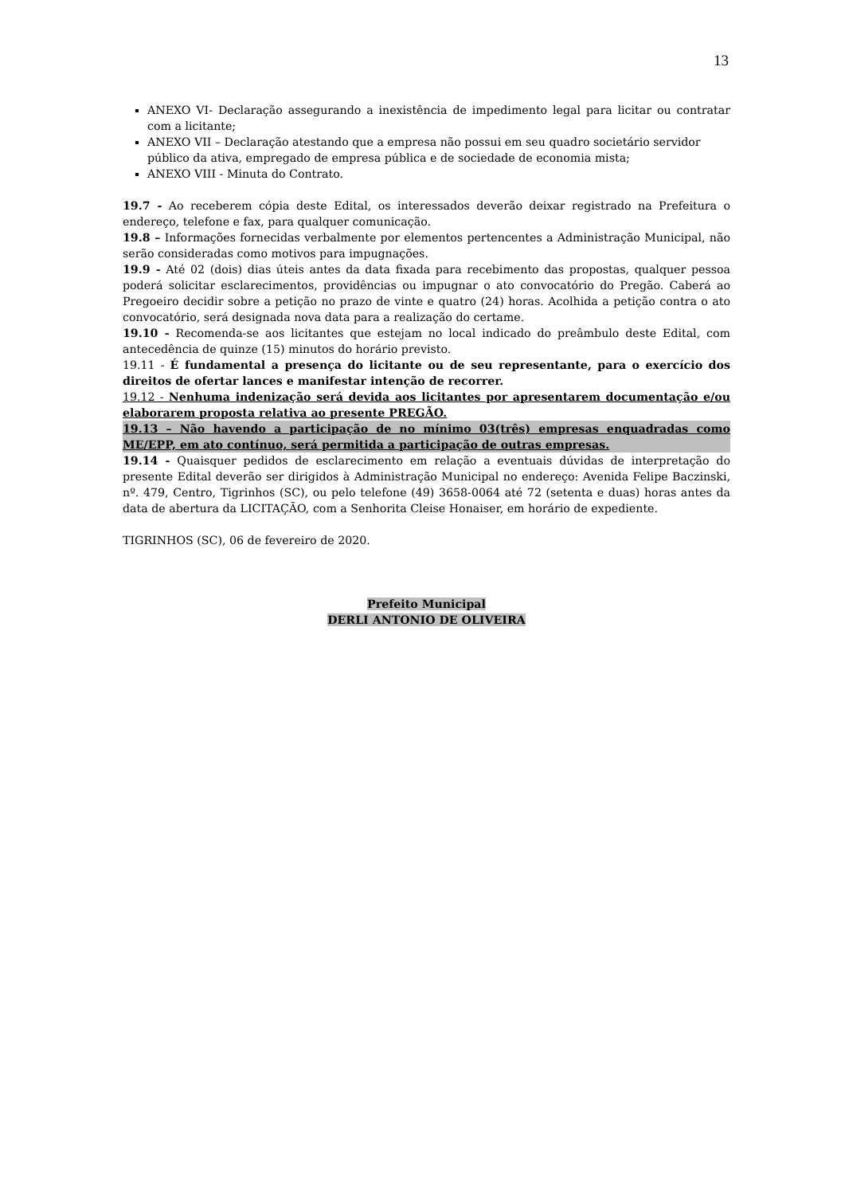13
ANEXO VI- Declaração assegurando a inexistência de impedimento legal para licitar ou contratar com a licitante;
ANEXO VII – Declaração atestando que a empresa não possui em seu quadro societário servidor público da ativa, empregado de empresa pública e de sociedade de economia mista;
ANEXO VIII - Minuta do Contrato.
19.7 - Ao receberem cópia deste Edital, os interessados deverão deixar registrado na Prefeitura o endereço, telefone e fax, para qualquer comunicação.
19.8 – Informações fornecidas verbalmente por elementos pertencentes a Administração Municipal, não serão consideradas como motivos para impugnações.
19.9 - Até 02 (dois) dias úteis antes da data fixada para recebimento das propostas, qualquer pessoa poderá solicitar esclarecimentos, providências ou impugnar o ato convocatório do Pregão. Caberá ao Pregoeiro decidir sobre a petição no prazo de vinte e quatro (24) horas. Acolhida a petição contra o ato convocatório, será designada nova data para a realização do certame.
19.10 - Recomenda-se aos licitantes que estejam no local indicado do preâmbulo deste Edital, com antecedência de quinze (15) minutos do horário previsto.
19.11 - É fundamental a presença do licitante ou de seu representante, para o exercício dos direitos de ofertar lances e manifestar intenção de recorrer.
19.12 - Nenhuma indenização será devida aos licitantes por apresentarem documentação e/ou elaborarem proposta relativa ao presente PREGÃO.
19.13 – Não havendo a participação de no mínimo 03(três) empresas enquadradas como ME/EPP, em ato contínuo, será permitida a participação de outras empresas.
19.14 - Quaisquer pedidos de esclarecimento em relação a eventuais dúvidas de interpretação do presente Edital deverão ser dirigidos à Administração Municipal no endereço: Avenida Felipe Baczinski, nº. 479, Centro, Tigrinhos (SC), ou pelo telefone (49) 3658-0064 até 72 (setenta e duas) horas antes da data de abertura da LICITAÇÃO, com a Senhorita Cleise Honaiser, em horário de expediente.
TIGRINHOS (SC), 06 de fevereiro de 2020.
Prefeito Municipal
DERLI ANTONIO DE OLIVEIRA